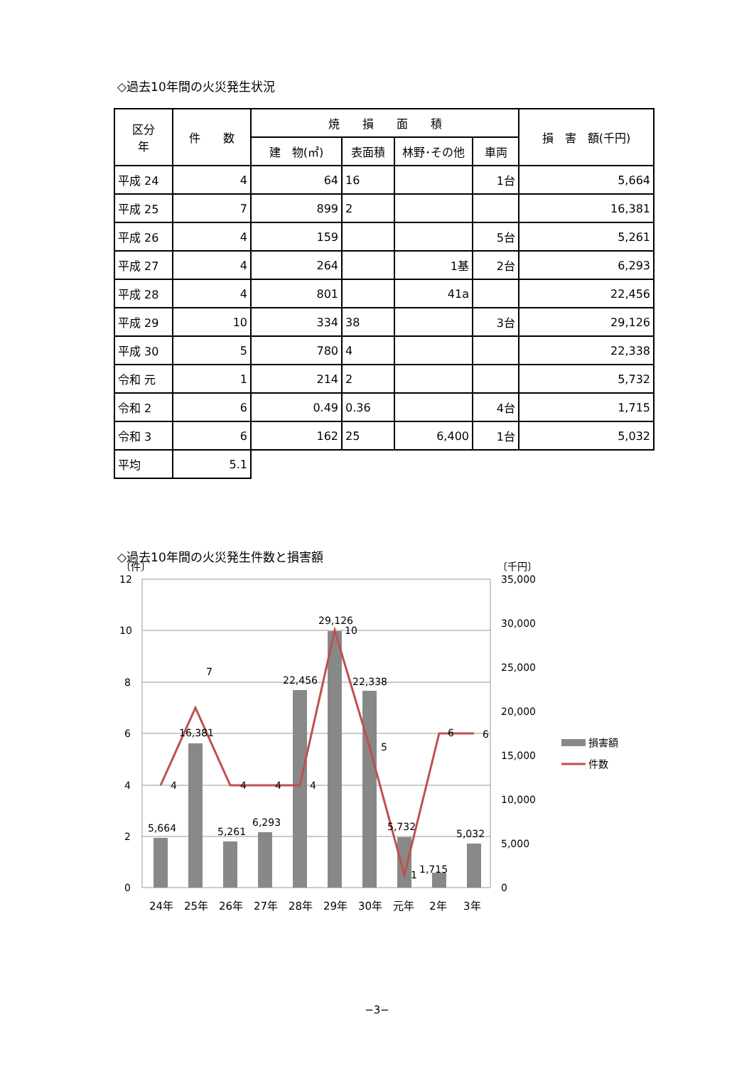◇過去10年間の火災発生状況
| 区分 年 | 件 数 | 焼 損 面 積 | | | | 損 害 額(千円) |
| --- | --- | --- | --- | --- | --- | --- |
| | | 建 物(㎡) | 表面積 | 林野･その他 | 車両 | |
| 平成 24 | 4 | 64 | 16 | | 1台 | 5,664 |
| 平成 25 | 7 | 899 | 2 | | | 16,381 |
| 平成 26 | 4 | 159 | | | 5台 | 5,261 |
| 平成 27 | 4 | 264 | | 1基 | 2台 | 6,293 |
| 平成 28 | 4 | 801 | | 41a | | 22,456 |
| 平成 29 | 10 | 334 | 38 | | 3台 | 29,126 |
| 平成 30 | 5 | 780 | 4 | | | 22,338 |
| 令和 元 | 1 | 214 | 2 | | | 5,732 |
| 令和 2 | 6 | 0.49 | 0.36 | | 4台 | 1,715 |
| 令和 3 | 6 | 162 | 25 | 6,400 | 1台 | 5,032 |
| 平均 | 5.1 | | | | | |
◇過去10年間の火災発生件数と損害額
〔件〕
〔千円〕
12
10
8
6
4
2
0
35,000
30,000
25,000
20,000
15,000
10,000
5,000
0
5,664
16,381
5,261
6,293
22,456
29,126
22,338
5,732
1,715
5,032
4
7
4
4
4
10
5
1
6
6
24年
25年
26年
27年
28年
29年
30年
元年
2年
3年
損害額
件数
−3−